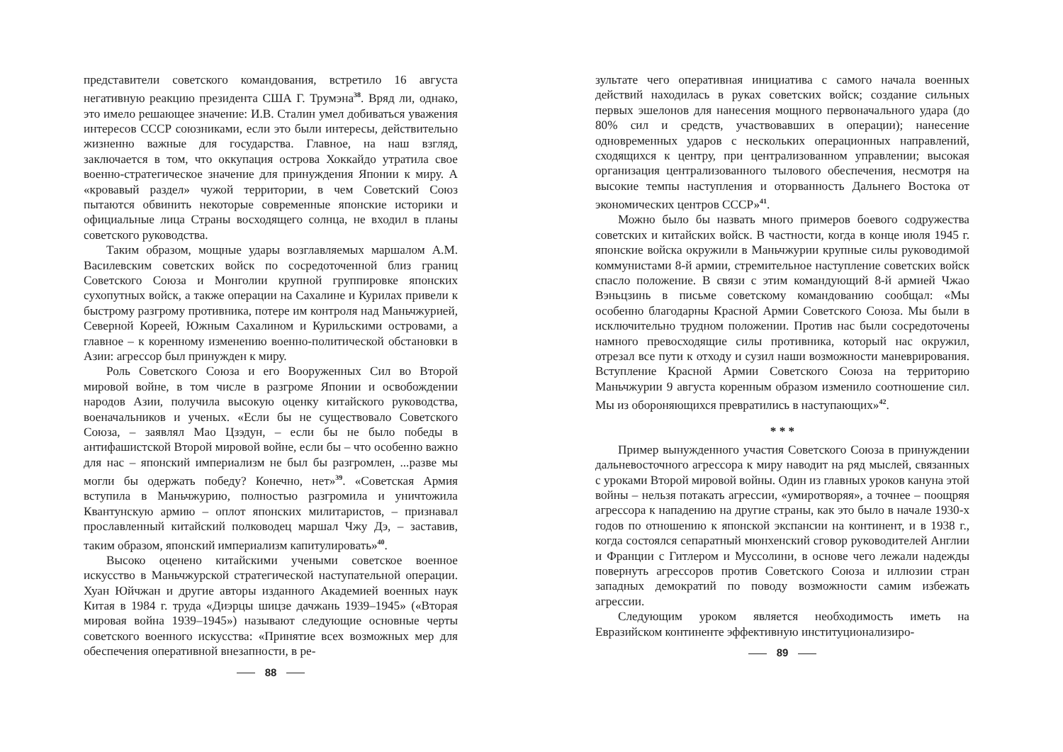представители советского командования, встретило 16 августа негативную реакцию президента США Г. Трумэна<sup>38</sup>. Вряд ли, однако, это имело решающее значение: И.В. Сталин умел добиваться уважения интересов СССР союзниками, если это были интересы, действительно жизненно важные для государства. Главное, на наш взгляд, заключается в том, что оккупация острова Хоккайдо утратила свое военно-стратегическое значение для принуждения Японии к миру. А «кровавый раздел» чужой территории, в чем Советский Союз пытаются обвинить некоторые современные японские историки и официальные лица Страны восходящего солнца, не входил в планы советского руководства.
Таким образом, мощные удары возглавляемых маршалом А.М. Василевским советских войск по сосредоточенной близ границ Советского Союза и Монголии крупной группировке японских сухопутных войск, а также операции на Сахалине и Курилах привели к быстрому разгрому противника, потере им контроля над Маньчжурией, Северной Кореей, Южным Сахалином и Курильскими островами, а главное – к коренному изменению военно-политической обстановки в Азии: агрессор был принужден к миру.
Роль Советского Союза и его Вооруженных Сил во Второй мировой войне, в том числе в разгроме Японии и освобождении народов Азии, получила высокую оценку китайского руководства, военачальников и ученых. «Если бы не существовало Советского Союза, – заявлял Мао Цзэдун, – если бы не было победы в антифашистской Второй мировой войне, если бы – что особенно важно для нас – японский империализм не был бы разгромлен, ...разве мы могли бы одержать победу? Конечно, нет»<sup>39</sup>. «Советская Армия вступила в Маньчжурию, полностью разгромила и уничтожила Квантунскую армию – оплот японских милитаристов, – признавал прославленный китайский полководец маршал Чжу Дэ, – заставив, таким образом, японский империализм капитулировать»<sup>40</sup>.
Высоко оценено китайскими учеными советское военное искусство в Маньчжурской стратегической наступательной операции. Хуан Юйчжан и другие авторы изданного Академией военных наук Китая в 1984 г. труда «Диэрцы шицзе дачжань 1939–1945» («Вторая мировая война 1939–1945») называют следующие основные черты советского военного искусства: «Принятие всех возможных мер для обеспечения оперативной внезапности, в ре-
88
зультате чего оперативная инициатива с самого начала военных действий находилась в руках советских войск; создание сильных первых эшелонов для нанесения мощного первоначального удара (до 80% сил и средств, участвовавших в операции); нанесение одновременных ударов с нескольких операционных направлений, сходящихся к центру, при централизованном управлении; высокая организация централизованного тылового обеспечения, несмотря на высокие темпы наступления и оторванность Дальнего Востока от экономических центров СССР»<sup>41</sup>.
Можно было бы назвать много примеров боевого содружества советских и китайских войск. В частности, когда в конце июля 1945 г. японские войска окружили в Маньчжурии крупные силы руководимой коммунистами 8-й армии, стремительное наступление советских войск спасло положение. В связи с этим командующий 8-й армией Чжао Вэньцзинь в письме советскому командованию сообщал: «Мы особенно благодарны Красной Армии Советского Союза. Мы были в исключительно трудном положении. Против нас были сосредоточены намного превосходящие силы противника, который нас окружил, отрезал все пути к отходу и сузил наши возможности маневрирования. Вступление Красной Армии Советского Союза на территорию Маньчжурии 9 августа коренным образом изменило соотношение сил. Мы из обороняющихся превратились в наступающих»<sup>42</sup>.
* * *
Пример вынужденного участия Советского Союза в принуждении дальневосточного агрессора к миру наводит на ряд мыслей, связанных с уроками Второй мировой войны. Один из главных уроков кануна этой войны – нельзя потакать агрессии, «умиротворяя», а точнее – поощряя агрессора к нападению на другие страны, как это было в начале 1930-х годов по отношению к японской экспансии на континент, и в 1938 г., когда состоялся сепаратный мюнхенский сговор руководителей Англии и Франции с Гитлером и Муссолини, в основе чего лежали надежды повернуть агрессоров против Советского Союза и иллюзии стран западных демократий по поводу возможности самим избежать агрессии.
Следующим уроком является необходимость иметь на Евразийском континенте эффективную институционализиро-
89